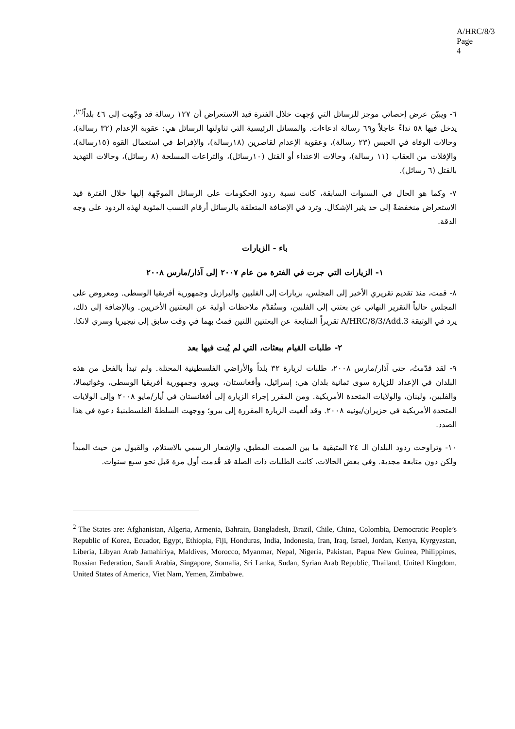A/HRC/8/3
Page 4
٦- ويبيّن عرض إحصائي موجز للرسائل التي وُجهت خلال الفترة قيد الاستعراض أن ١٢٧ رسالة قد وجّهت إلى ٤٦ بلداً<sup>(٢)</sup>، يدخل فيها ٥٨ نداءً عاجلاً و٦٩ رسالة ادعاءات. والمسائل الرئيسية التي تناولتها الرسائل هي: عقوبة الإعدام (٣٢ رسالة)، وحالات الوفاة في الحبس (٢٣ رسالة)، وعقوبة الإعدام لقاصرين (١٨رسالة)، والإفراط في استعمال القوة (١٥رسالة)، والإفلات من العقاب (١١ رسالة)، وحالات الاعتداء أو القتل (١٠رسائل)، والتراعات المسلحة (٨ رسائل)، وحالات التهديد بالقتل (٦ رسائل).
٧- وكما هو الحال في السنوات السابقة، كانت نسبة ردود الحكومات على الرسائل الموجّهة إليها خلال الفترة قيد الاستعراض منخفضةً إلى حد يثير الإشكال. وترد في الإضافة المتعلقة بالرسائل أرقام النسب المئوية لهذه الردود على وجه الدقة.
باء - الزيارات
١- الزيارات التي جرت في الفترة من عام ٢٠٠٧ إلى آذار/مارس ٢٠٠٨
٨- قمت، منذ تقديم تقريري الأخير إلى المجلس، بزيارات إلى الفلبين والبرازيل وجمهورية أفريقيا الوسطى. ومعروض على المجلس حالياً التقرير النهائي عن بعثتي إلى الفلبين، وستُقدَّم ملاحظات أولية عن البعثتين الأخريين. وبالإضافة إلى ذلك، يرد في الوثيقة A/HRC/8/3/Add.3 تقريراً المتابعة عن البعثتين اللتين قمتُ بهما في وقت سابق إلى نيجيريا وسري لانكا.
٢- طلبات القيام ببعثات، التي لم يُبت فيها بعد
٩- لقد قدّمتُ، حتى آذار/مارس ٢٠٠٨، طلبات لزيارة ٣٢ بلداً والأراضي الفلسطينية المحتلة. ولم تبدأ بالفعل من هذه البلدان في الإعداد للزيارة سوى ثمانية بلدان هي: إسرائيل، وأفغانستان، وبيرو، وجمهورية أفريقيا الوسطى، وغواتيمالا، والفلبين، ولبنان، والولايات المتحدة الأمريكية. ومن المقرر إجراء الزيارة إلى أفغانستان في أيار/مايو ٢٠٠٨ وإلى الولايات المتحدة الأمريكية في حزيران/يونيه ٢٠٠٨. وقد ألغيت الزيارة المقررة إلى بيرو؛ ووجهت السلطةُ الفلسطينيةُ دعوة في هذا الصدد.
١٠- وتراوحت ردود البلدان الـ ٢٤ المتبقية ما بين الصمت المطبق، والإشعار الرسمي بالاستلام، والقبول من حيث المبدأ ولكن دون متابعة مجدية. وفي بعض الحالات، كانت الطلبات ذات الصلة قد قُدمت أول مرة قبل نحو سبع سنوات.
<sup>2</sup> The States are: Afghanistan, Algeria, Armenia, Bahrain, Bangladesh, Brazil, Chile, China, Colombia, Democratic People’s Republic of Korea, Ecuador, Egypt, Ethiopia, Fiji, Honduras, India, Indonesia, Iran, Iraq, Israel, Jordan, Kenya, Kyrgyzstan, Liberia, Libyan Arab Jamahiriya, Maldives, Morocco, Myanmar, Nepal, Nigeria, Pakistan, Papua New Guinea, Philippines, Russian Federation, Saudi Arabia, Singapore, Somalia, Sri Lanka, Sudan, Syrian Arab Republic, Thailand, United Kingdom, United States of America, Viet Nam, Yemen, Zimbabwe.